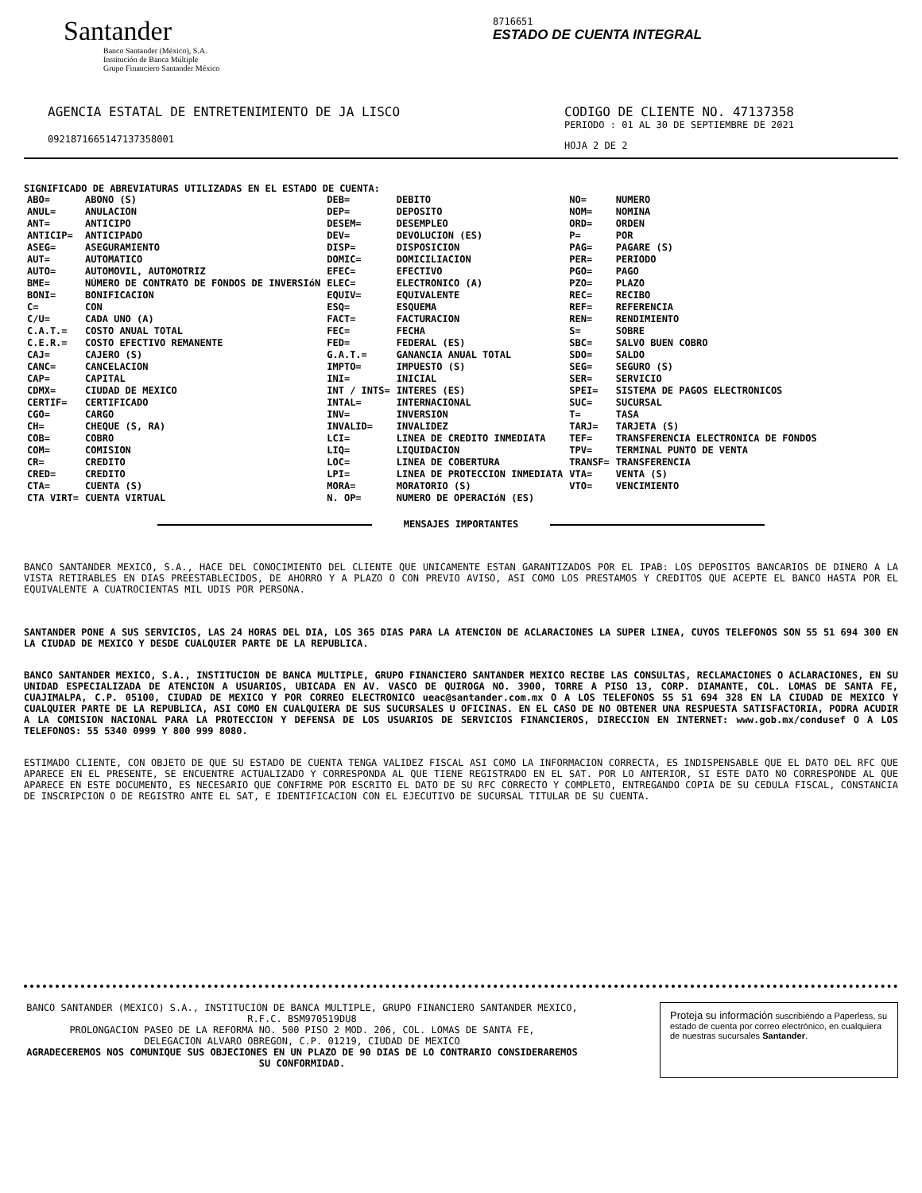Santander
Banco Santander (México), S.A.
Institución de Banca Múltiple
Grupo Financiero Santander México
8716651
ESTADO DE CUENTA INTEGRAL
AGENCIA ESTATAL DE ENTRETENIMIENTO DE JA LISCO
0921871665147137358001
CODIGO DE CLIENTE NO. 47137358
PERIODO : 01 AL 30 DE SEPTIEMBRE DE 2021
HOJA 2 DE 2
SIGNIFICADO DE ABREVIATURAS UTILIZADAS EN EL ESTADO DE CUENTA:
| ABO= | ABONO (S) | DEB= | DEBITO | NO= | NUMERO |
| ANUL= | ANULACION | DEP= | DEPOSITO | NOM= | NOMINA |
| ANT= | ANTICIPO | DESEM= | DESEMPLEO | ORD= | ORDEN |
| ANTICIP= | ANTICIPADO | DEV= | DEVOLUCION (ES) | P= | POR |
| ASEG= | ASEGURAMIENTO | DISP= | DISPOSICION | PAG= | PAGARE (S) |
| AUT= | AUTOMATICO | DOMIC= | DOMICILIACION | PER= | PERIODO |
| AUTO= | AUTOMOVIL, AUTOMOTRIZ | EFEC= | EFECTIVO | PGO= | PAGO |
| BME= | NÚMERO DE CONTRATO DE FONDOS DE INVERSIóN | ELEC= | ELECTRONICO (A) | PZO= | PLAZO |
| BONI= | BONIFICACION | EQUIV= | EQUIVALENTE | REC= | RECIBO |
| C= | CON | ESQ= | ESQUEMA | REF= | REFERENCIA |
| C/U= | CADA UNO (A) | FACT= | FACTURACION | REN= | RENDIMIENTO |
| C.A.T.= | COSTO ANUAL TOTAL | FEC= | FECHA | S= | SOBRE |
| C.E.R.= | COSTO EFECTIVO REMANENTE | FED= | FEDERAL (ES) | SBC= | SALVO BUEN COBRO |
| CAJ= | CAJERO (S) | G.A.T.= | GANANCIA ANUAL TOTAL | SDO= | SALDO |
| CANC= | CANCELACION | IMPTO= | IMPUESTO (S) | SEG= | SEGURO (S) |
| CAP= | CAPITAL | INI= | INICIAL | SER= | SERVICIO |
| CDMX= | CIUDAD DE MEXICO | INT / INTS= | INTERES (ES) | SPEI= | SISTEMA DE PAGOS ELECTRONICOS |
| CERTIF= | CERTIFICADO | INTAL= | INTERNACIONAL | SUC= | SUCURSAL |
| CGO= | CARGO | INV= | INVERSION | T= | TASA |
| CH= | CHEQUE (S, RA) | INVALID= | INVALIDEZ | TARJ= | TARJETA (S) |
| COB= | COBRO | LCI= | LINEA DE CREDITO INMEDIATA | TEF= | TRANSFERENCIA ELECTRONICA DE FONDOS |
| COM= | COMISION | LIQ= | LIQUIDACION | TPV= | TERMINAL PUNTO DE VENTA |
| CR= | CREDITO | LOC= | LINEA DE COBERTURA | TRANSF= | TRANSFERENCIA |
| CRED= | CREDITO | LPI= | LINEA DE PROTECCION INMEDIATA | VTA= | VENTA (S) |
| CTA= | CUENTA (S) | MORA= | MORATORIO (S) | VTO= | VENCIMIENTO |
| CTA VIRT= | CUENTA VIRTUAL | N. OP= | NUMERO DE OPERACIóN (ES) | | |
MENSAJES IMPORTANTES
BANCO SANTANDER MEXICO, S.A., HACE DEL CONOCIMIENTO DEL CLIENTE QUE UNICAMENTE ESTAN GARANTIZADOS POR EL IPAB: LOS DEPOSITOS BANCARIOS DE DINERO A LA VISTA RETIRABLES EN DIAS PREESTABLECIDOS, DE AHORRO Y A PLAZO O CON PREVIO AVISO, ASI COMO LOS PRESTAMOS Y CREDITOS QUE ACEPTE EL BANCO HASTA POR EL EQUIVALENTE A CUATROCIENTAS MIL UDIS POR PERSONA.
SANTANDER PONE A SUS SERVICIOS, LAS 24 HORAS DEL DIA, LOS 365 DIAS PARA LA ATENCION DE ACLARACIONES LA SUPER LINEA, CUYOS TELEFONOS SON 55 51 694 300 EN LA CIUDAD DE MEXICO Y DESDE CUALQUIER PARTE DE LA REPUBLICA.
BANCO SANTANDER MEXICO, S.A., INSTITUCION DE BANCA MULTIPLE, GRUPO FINANCIERO SANTANDER MEXICO RECIBE LAS CONSULTAS, RECLAMACIONES O ACLARACIONES, EN SU UNIDAD ESPECIALIZADA DE ATENCION A USUARIOS, UBICADA EN AV. VASCO DE QUIROGA NO. 3900, TORRE A PISO 13, CORP. DIAMANTE, COL. LOMAS DE SANTA FE, CUAJIMALPA, C.P. 05100, CIUDAD DE MEXICO Y POR CORREO ELECTRONICO ueac@santander.com.mx O A LOS TELEFONOS 55 51 694 328 EN LA CIUDAD DE MEXICO Y CUALQUIER PARTE DE LA REPUBLICA, ASI COMO EN CUALQUIERA DE SUS SUCURSALES U OFICINAS. EN EL CASO DE NO OBTENER UNA RESPUESTA SATISFACTORIA, PODRA ACUDIR A LA COMISION NACIONAL PARA LA PROTECCION Y DEFENSA DE LOS USUARIOS DE SERVICIOS FINANCIEROS, DIRECCION EN INTERNET: www.gob.mx/condusef O A LOS TELEFONOS: 55 5340 0999 Y 800 999 8080.
ESTIMADO CLIENTE, CON OBJETO DE QUE SU ESTADO DE CUENTA TENGA VALIDEZ FISCAL ASI COMO LA INFORMACION CORRECTA, ES INDISPENSABLE QUE EL DATO DEL RFC QUE APARECE EN EL PRESENTE, SE ENCUENTRE ACTUALIZADO Y CORRESPONDA AL QUE TIENE REGISTRADO EN EL SAT. POR LO ANTERIOR, SI ESTE DATO NO CORRESPONDE AL QUE APARECE EN ESTE DOCUMENTO, ES NECESARIO QUE CONFIRME POR ESCRITO EL DATO DE SU RFC CORRECTO Y COMPLETO, ENTREGANDO COPIA DE SU CEDULA FISCAL, CONSTANCIA DE INSCRIPCION O DE REGISTRO ANTE EL SAT, E IDENTIFICACION CON EL EJECUTIVO DE SUCURSAL TITULAR DE SU CUENTA.
BANCO SANTANDER (MEXICO) S.A., INSTITUCION DE BANCA MULTIPLE, GRUPO FINANCIERO SANTANDER MEXICO,
R.F.C. BSM970519DU8
PROLONGACION PASEO DE LA REFORMA NO. 500 PISO 2 MOD. 206, COL. LOMAS DE SANTA FE,
DELEGACION ALVARO OBREGON, C.P. 01219, CIUDAD DE MEXICO
AGRADECEREMOS NOS COMUNIQUE SUS OBJECIONES EN UN PLAZO DE 90 DIAS DE LO CONTRARIO CONSIDERAREMOS SU CONFORMIDAD.
Proteja su información suscribiéndo a Paperless, su estado de cuenta por correo electrónico, en cualquiera de nuestras sucursales Santander.